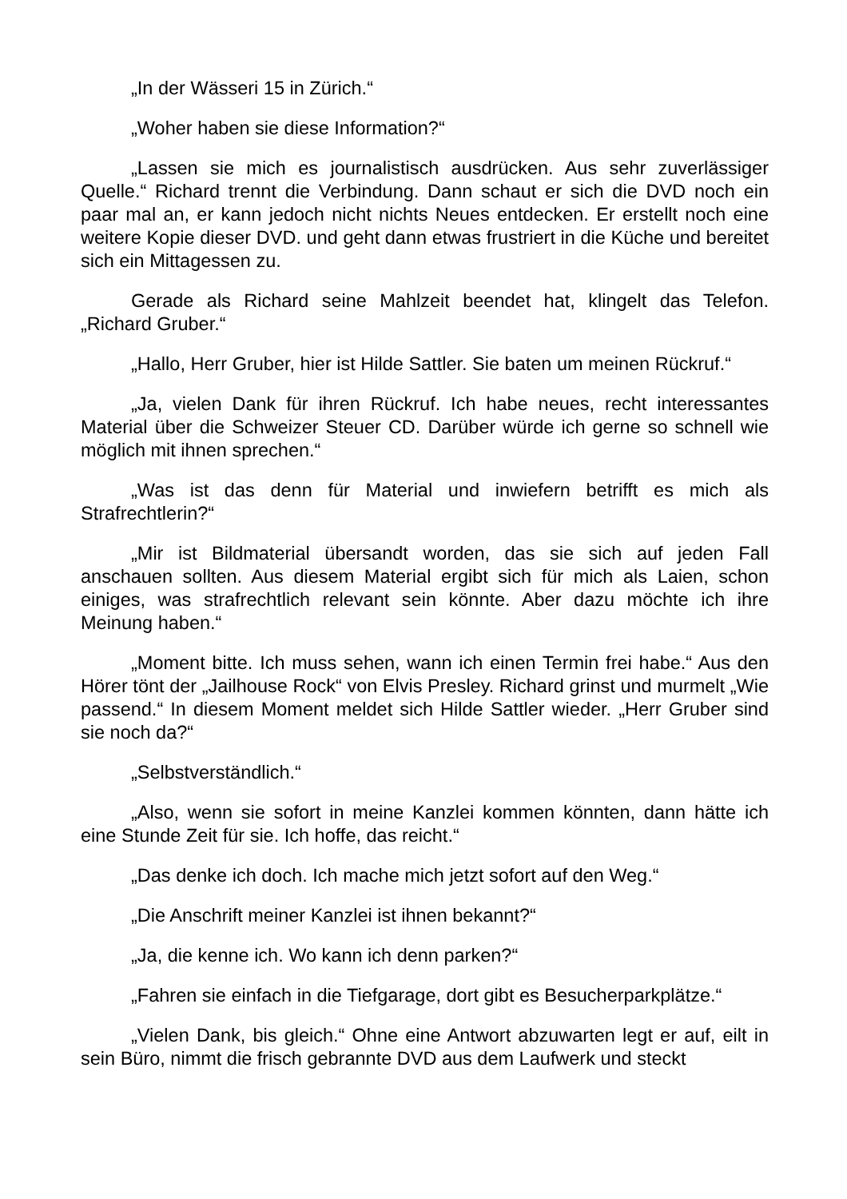„In der Wässeri 15 in Zürich.“
„Woher haben sie diese Information?“
„Lassen sie mich es journalistisch ausdrücken. Aus sehr zuverlässiger Quelle.“ Richard trennt die Verbindung. Dann schaut er sich die DVD noch ein paar mal an, er kann jedoch nicht nichts Neues entdecken. Er erstellt noch eine weitere Kopie dieser DVD. und geht dann etwas frustriert in die Küche und bereitet sich ein Mittagessen zu.
Gerade als Richard seine Mahlzeit beendet hat, klingelt das Telefon. „Richard Gruber.“
„Hallo, Herr Gruber, hier ist Hilde Sattler. Sie baten um meinen Rückruf.“
„Ja, vielen Dank für ihren Rückruf. Ich habe neues, recht interessantes Material über die Schweizer Steuer CD. Darüber würde ich gerne so schnell wie möglich mit ihnen sprechen.“
„Was ist das denn für Material und inwiefern betrifft es mich als Strafrechtlerin?“
„Mir ist Bildmaterial übersandt worden, das sie sich auf jeden Fall anschauen sollten. Aus diesem Material ergibt sich für mich als Laien, schon einiges, was strafrechtlich relevant sein könnte. Aber dazu möchte ich ihre Meinung haben.“
„Moment bitte. Ich muss sehen, wann ich einen Termin frei habe.“ Aus den Hörer tönt der „Jailhouse Rock“ von Elvis Presley. Richard grinst und murmelt „Wie passend.“ In diesem Moment meldet sich Hilde Sattler wieder. „Herr Gruber sind sie noch da?“
„Selbstverständlich.“
„Also, wenn sie sofort in meine Kanzlei kommen könnten, dann hätte ich eine Stunde Zeit für sie. Ich hoffe, das reicht.“
„Das denke ich doch. Ich mache mich jetzt sofort auf den Weg.“
„Die Anschrift meiner Kanzlei ist ihnen bekannt?“
„Ja, die kenne ich. Wo kann ich denn parken?“
„Fahren sie einfach in die Tiefgarage, dort gibt es Besucherparkplätze.“
„Vielen Dank, bis gleich.“ Ohne eine Antwort abzuwarten legt er auf, eilt in sein Büro, nimmt die frisch gebrannte DVD aus dem Laufwerk und steckt